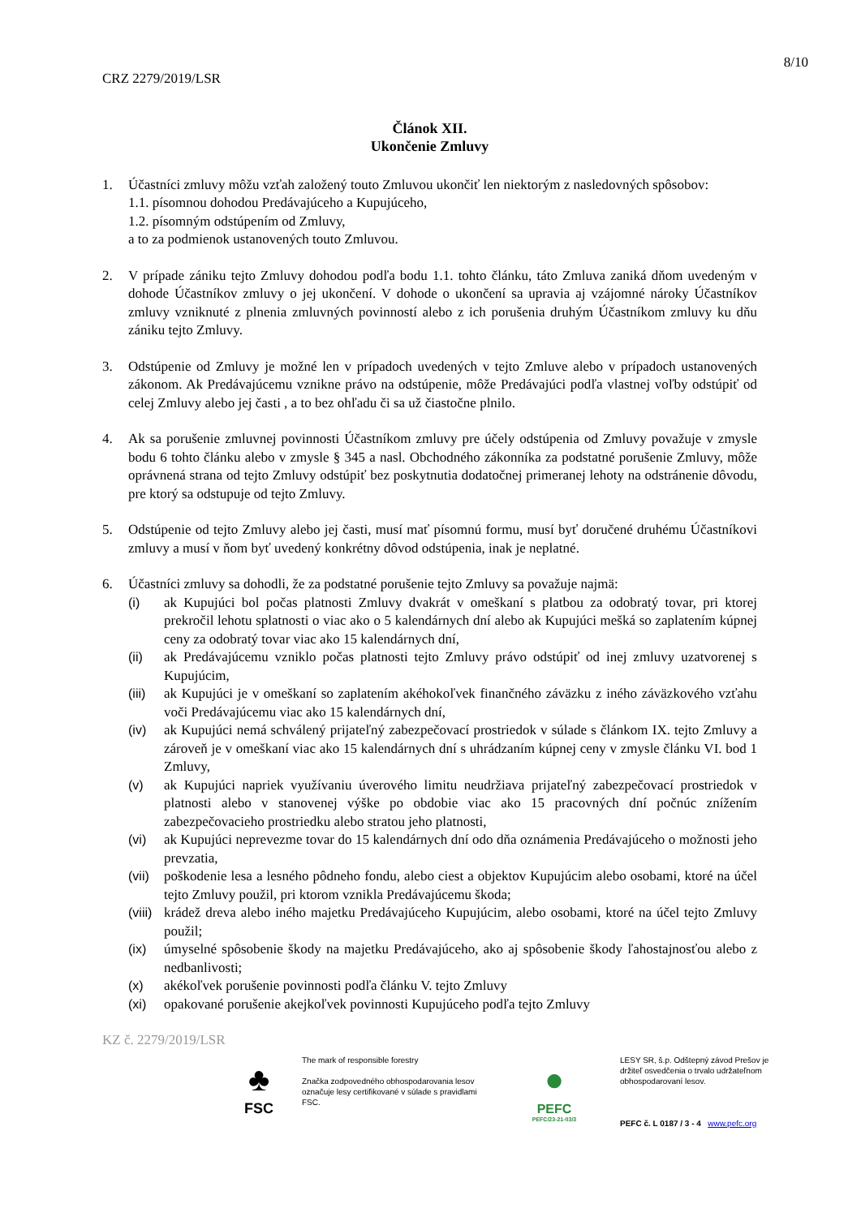8/10
CRZ 2279/2019/LSR
Článok XII.
Ukončenie Zmluvy
1. Účastníci zmluvy môžu vzťah založený touto Zmluvou ukončiť len niektorým z nasledovných spôsobov:
1.1. písomnou dohodou Predávajúceho a Kupujúceho,
1.2. písomným odstúpením od Zmluvy,
a to za podmienok ustanovených touto Zmluvou.
2. V prípade zániku tejto Zmluvy dohodou podľa bodu 1.1. tohto článku, táto Zmluva zaniká dňom uvedeným v dohode Účastníkov zmluvy o jej ukončení. V dohode o ukončení sa upravia aj vzájomné nároky Účastníkov zmluvy vzniknuté z plnenia zmluvných povinností alebo z ich porušenia druhým Účastníkom zmluvy ku dňu zániku tejto Zmluvy.
3. Odstúpenie od Zmluvy je možné len v prípadoch uvedených v tejto Zmluve alebo v prípadoch ustanovených zákonom. Ak Predávajúcemu vznikne právo na odstúpenie, môže Predávajúci podľa vlastnej voľby odstúpiť od celej Zmluvy alebo jej časti , a to bez ohľadu či sa už čiastočne plnilo.
4. Ak sa porušenie zmluvnej povinnosti Účastníkom zmluvy pre účely odstúpenia od Zmluvy považuje v zmysle bodu 6 tohto článku alebo v zmysle § 345 a nasl. Obchodného zákonníka za podstatné porušenie Zmluvy, môže oprávnená strana od tejto Zmluvy odstúpiť bez poskytnutia dodatočnej primeranej lehoty na odstránenie dôvodu, pre ktorý sa odstupuje od tejto Zmluvy.
5. Odstúpenie od tejto Zmluvy alebo jej časti, musí mať písomnú formu, musí byť doručené druhému Účastníkovi zmluvy a musí v ňom byť uvedený konkrétny dôvod odstúpenia, inak je neplatné.
6. Účastníci zmluvy sa dohodli, že za podstatné porušenie tejto Zmluvy sa považuje najmä:
(i) ak Kupujúci bol počas platnosti Zmluvy dvakrát v omeškaní s platbou za odobratý tovar, pri ktorej prekročil lehotu splatnosti o viac ako o 5 kalendárnych dní alebo ak Kupujúci mešká so zaplatením kúpnej ceny za odobratý tovar viac ako 15 kalendárnych dní,
(ii) ak Predávajúcemu vzniklo počas platnosti tejto Zmluvy právo odstúpiť od inej zmluvy uzatvorenej s Kupujúcim,
(iii)
ak Kupujúci je v omeškaní so zaplatením akéhokoľvek finančného záväzku z iného záväzkového vzťahu voči Predávajúcemu viac ako 15 kalendárnych dní,
(iv) ak Kupujúci nemá schválený prijateľný zabezpečovací prostriedok v súlade s článkom IX. tejto Zmluvy a zároveň je v omeškaní viac ako 15 kalendárnych dní s uhrádzaním kúpnej ceny v zmysle článku VI. bod 1 Zmluvy,
(v) ak Kupujúci napriek využívaniu úverového limitu neudržiava prijateľný zabezpečovací prostriedok v platnosti alebo v stanovenej výške po obdobie viac ako 15 pracovných dní počnúc znížením zabezpečovacieho prostriedku alebo stratou jeho platnosti,
(vi) ak Kupujúci neprevezme tovar do 15 kalendárnych dní odo dňa oznámenia Predávajúceho o možnosti jeho prevzatia,
(vii)
poškodenie lesa a lesného pôdneho fondu, alebo ciest a objektov Kupujúcim alebo osobami, ktoré na účel tejto Zmluvy použil, pri ktorom vznikla Predávajúcemu škoda;
(viii)
krádež dreva alebo iného majetku Predávajúceho Kupujúcim, alebo osobami, ktoré na účel tejto Zmluvy použil;
(ix) úmyselné spôsobenie škody na majetku Predávajúceho, ako aj spôsobenie škody ľahostajnosťou alebo z nedbanlivosti;
(x) akékoľvek porušenie povinnosti podľa článku V. tejto Zmluvy
(xi) opakované porušenie akejkoľvek povinnosti Kupujúceho podľa tejto Zmluvy
KZ č. 2279/2019/LSR
♣
FSC
The mark of responsible forestry
Značka zodpovedného obhospodarovania lesov označuje lesy certifikované v súlade s pravidlami FSC.
●
PEFC
PEFC/23-21-03/3
LESY SR, š.p. Odštepný závod Prešov je držiteľ osvedčenia o trvalo udržateľnom obhospodarovaní lesov.
PEFC č. L 0187 / 3 - 4 www.pefc.org